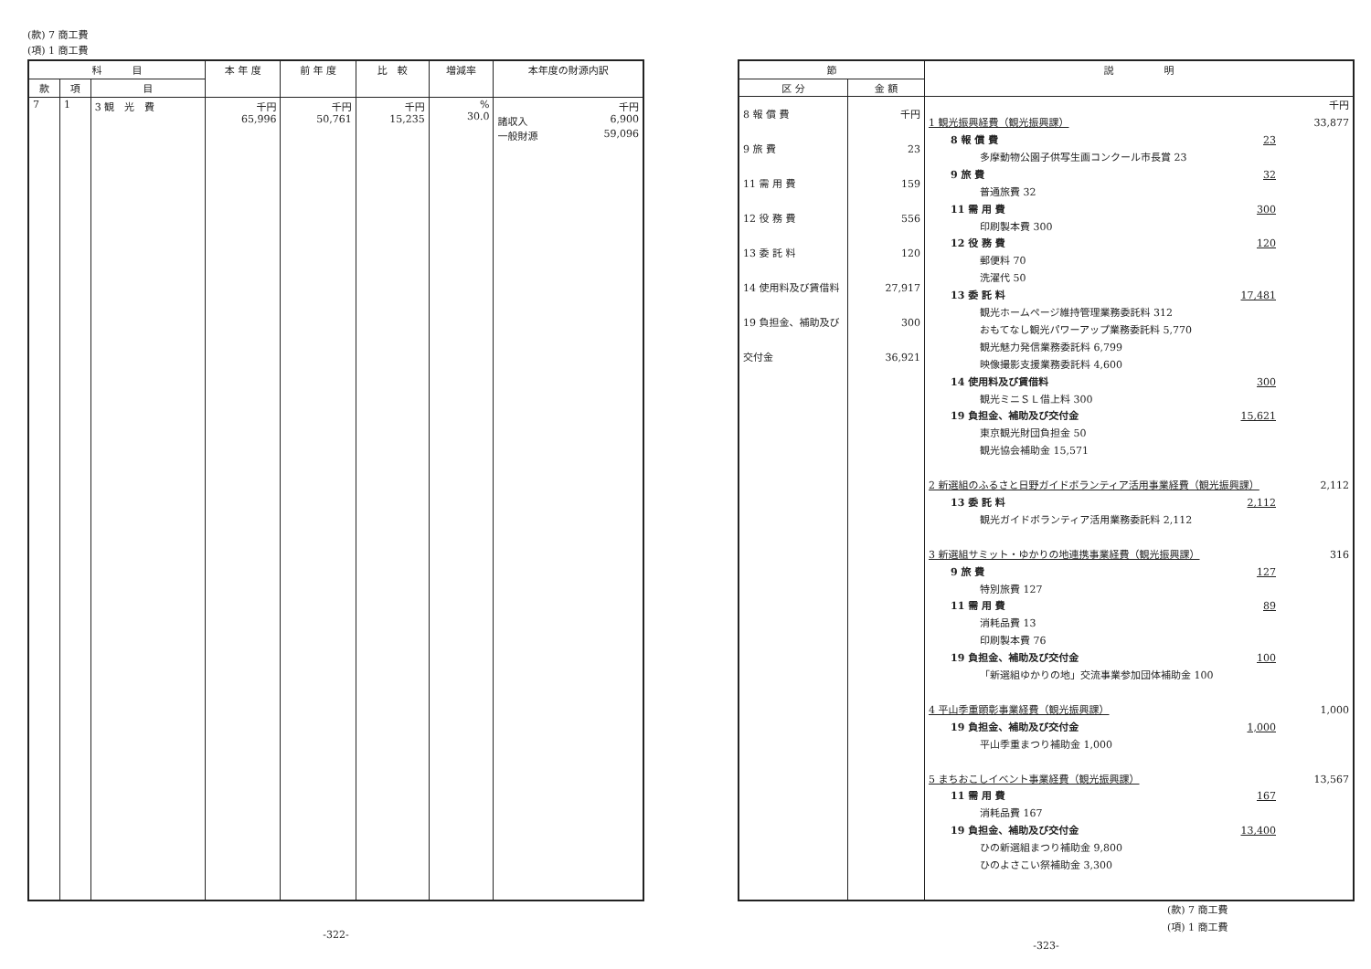(款) 7 商工費
(項) 1 商工費
| 科 目 | | | 本 年 度 | 前 年 度 | 比 較 | 増減率 | 本年度の財源内訳 |
| --- | --- | --- | --- | --- | --- | --- | --- |
| 款 | 項 | 目 | | | | | |
| 7 | 1 | 3 観 光 費 | 千円 65,996 | 千円 50,761 | 千円 15,235 | % 30.0 | 千円 諸収入 6,900 一般財源 59,096 |
-322-
| 節 | | 説 明 |
| --- | --- | --- |
| 区 分 | 金 額 | |
| 8 報 償 費 9 旅 費 11 需 用 費 12 役 務 費 13 委 託 料 14 使用料及び賃借料 19 負担金、補助及び交付金 | 千円 23 159 556 120 27,917 300 36,921 | 千円 1 観光振興経費（観光振興課） 33,877 8 報 償 費 23 多摩動物公園子供写生画コンクール市長賞 23 9 旅 費 32 普通旅費 32 11 需 用 費 300 印刷製本費 300 12 役 務 費 120 郵便料 70 洗濯代 50 13 委 託 料 17,481 観光ホームページ維持管理業務委託料 312 おもてなし観光パワーアップ業務委託料 5,770 観光魅力発信業務委託料 6,799 映像撮影支援業務委託料 4,600 14 使用料及び賃借料 300 観光ミニＳＬ借上料 300 19 負担金、補助及び交付金 15,621 東京観光財団負担金 50 観光協会補助金 15,571 2 新選組のふるさと日野ガイドボランティア活用事業経費（観光振興課） 2,112 13 委 託 料 2,112 観光ガイドボランティア活用業務委託料 2,112 3 新選組サミット・ゆかりの地連携事業経費（観光振興課） 316 9 旅 費 127 特別旅費 127 11 需 用 費 89 消耗品費 13 印刷製本費 76 19 負担金、補助及び交付金 100 「新選組ゆかりの地」交流事業参加団体補助金 100 4 平山季重顕彰事業経費（観光振興課） 1,000 19 負担金、補助及び交付金 1,000 平山季重まつり補助金 1,000 5 まちおこしイベント事業経費（観光振興課） 13,567 11 需 用 費 167 消耗品費 167 19 負担金、補助及び交付金 13,400 ひの新選組まつり補助金 9,800 ひのよさこい祭補助金 3,300 |
(款) 7 商工費
(項) 1 商工費
-323-